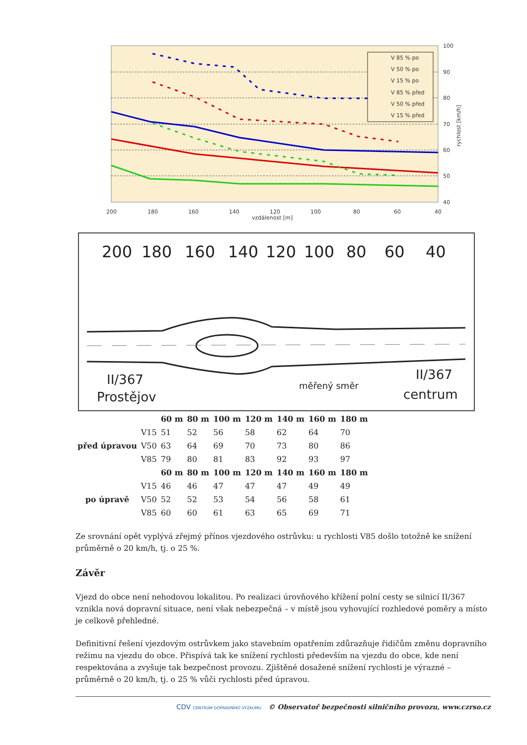V 85 % po
V 50 % po
V 15 % po
V 85 % před
V 50 % před
V 15 % před
100
90
80
70
60
50
40
200
180
160
140
120
100
80
60
40
vzdálenost [m]
rychlost [km/h]
200
180
160
140
120
100
80
60
40
II/367
Prostějov
měřený směr
II/367
centrum
| | | 60 m | 80 m | 100 m | 120 m | 140 m | 160 m | 180 m |
| --- | --- | --- | --- | --- | --- | --- | --- | --- |
| před úpravou | V15 | 51 | 52 | 56 | 58 | 62 | 64 | 70 |
| | V50 | 63 | 64 | 69 | 70 | 73 | 80 | 86 |
| | V85 | 79 | 80 | 81 | 83 | 92 | 93 | 97 |
| | | 60 m | 80 m | 100 m | 120 m | 140 m | 160 m | 180 m |
| po úpravě | V15 | 46 | 46 | 47 | 47 | 47 | 49 | 49 |
| | V50 | 52 | 52 | 53 | 54 | 56 | 58 | 61 |
| | V85 | 60 | 60 | 61 | 63 | 65 | 69 | 71 |
Ze srovnání opět vyplývá zřejmý přínos vjezdového ostrůvku: u rychlosti V85 došlo totožně ke snížení průměrně o 20 km/h, tj. o 25 %.
Závěr
Vjezd do obce není nehodovou lokalitou. Po realizaci úrovňového křížení polní cesty se silnicí II/367 vznikla nová dopravní situace, není však nebezpečná – v místě jsou vyhovující rozhledové poměry a místo je celkově přehledné.
Definitivní řešení vjezdovým ostrůvkem jako stavebním opatřením zdůrazňuje řidičům změnu dopravního režimu na vjezdu do obce. Přispívá tak ke snížení rychlosti především na vjezdu do obce, kde není respektována a zvyšuje tak bezpečnost provozu. Zjištěné dosažené snížení rychlosti je výrazné – průměrně o 20 km/h, tj. o 25 % vůči rychlosti před úpravou.
CDV CENTRUM DOPRAVNÍHO VÝZKUMU © Observatoř bezpečnosti silničního provozu, www.czrso.cz